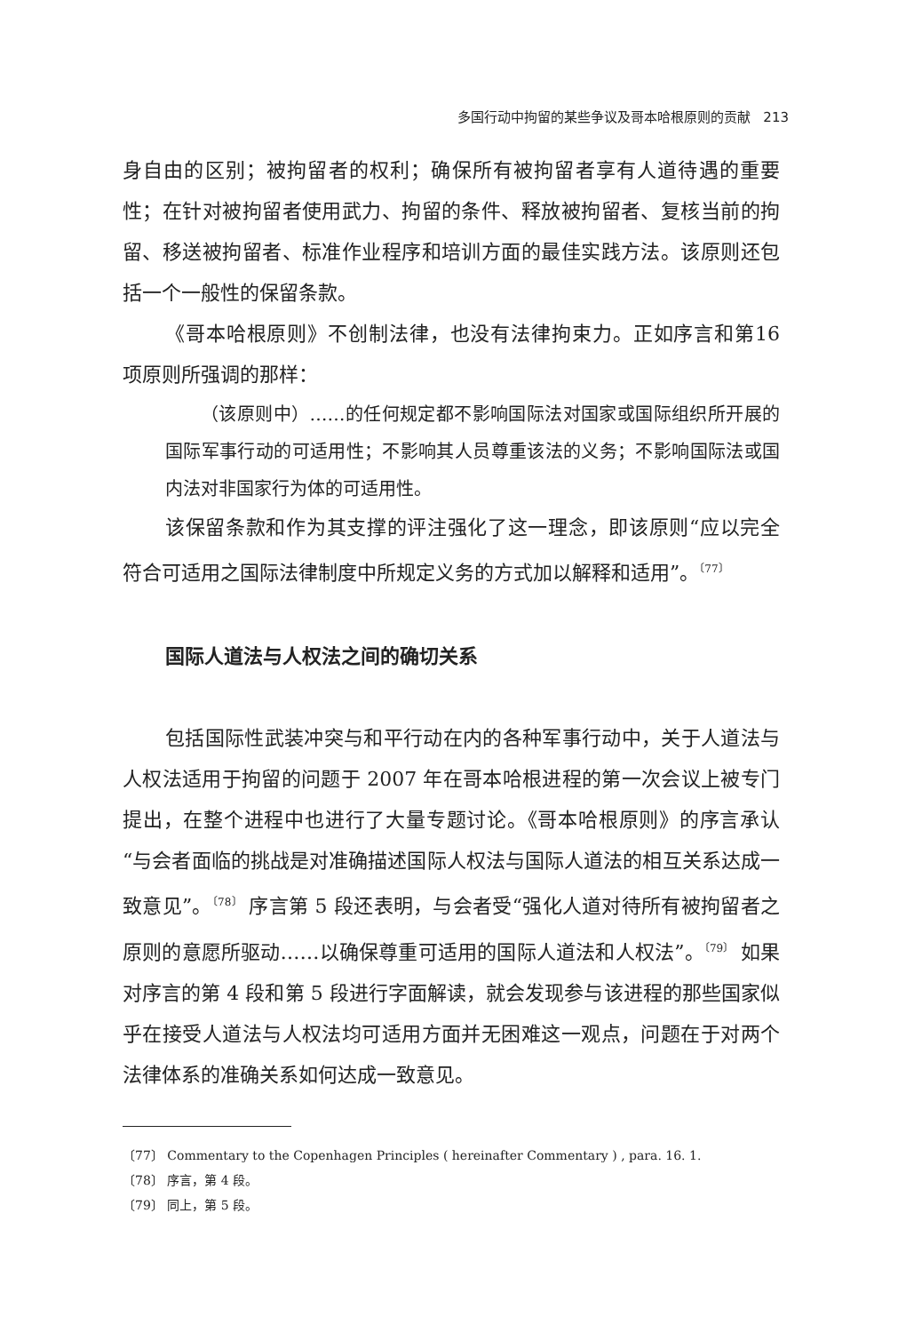多国行动中拘留的某些争议及哥本哈根原则的贡献 213
身自由的区别；被拘留者的权利；确保所有被拘留者享有人道待遇的重要性；在针对被拘留者使用武力、拘留的条件、释放被拘留者、复核当前的拘留、移送被拘留者、标准作业程序和培训方面的最佳实践方法。该原则还包括一个一般性的保留条款。
《哥本哈根原则》不创制法律，也没有法律拘束力。正如序言和第16 项原则所强调的那样：
（该原则中）……的任何规定都不影响国际法对国家或国际组织所开展的国际军事行动的可适用性；不影响其人员尊重该法的义务；不影响国际法或国内法对非国家行为体的可适用性。
该保留条款和作为其支撑的评注强化了这一理念，即该原则“应以完全符合可适用之国际法律制度中所规定义务的方式加以解释和适用”。<sup>〔77〕</sup>
国际人道法与人权法之间的确切关系
包括国际性武装冲突与和平行动在内的各种军事行动中，关于人道法与人权法适用于拘留的问题于 2007 年在哥本哈根进程的第一次会议上被专门提出，在整个进程中也进行了大量专题讨论。《哥本哈根原则》的序言承认“与会者面临的挑战是对准确描述国际人权法与国际人道法的相互关系达成一致意见”。<sup>〔78〕</sup> 序言第 5 段还表明，与会者受“强化人道对待所有被拘留者之原则的意愿所驱动……以确保尊重可适用的国际人道法和人权法”。<sup>〔79〕</sup> 如果对序言的第 4 段和第 5 段进行字面解读，就会发现参与该进程的那些国家似乎在接受人道法与人权法均可适用方面并无困难这一观点，问题在于对两个法律体系的准确关系如何达成一致意见。
〔77〕 Commentary to the Copenhagen Principles ( hereinafter Commentary ) , para. 16. 1.
〔78〕 序言，第 4 段。
〔79〕 同上，第 5 段。